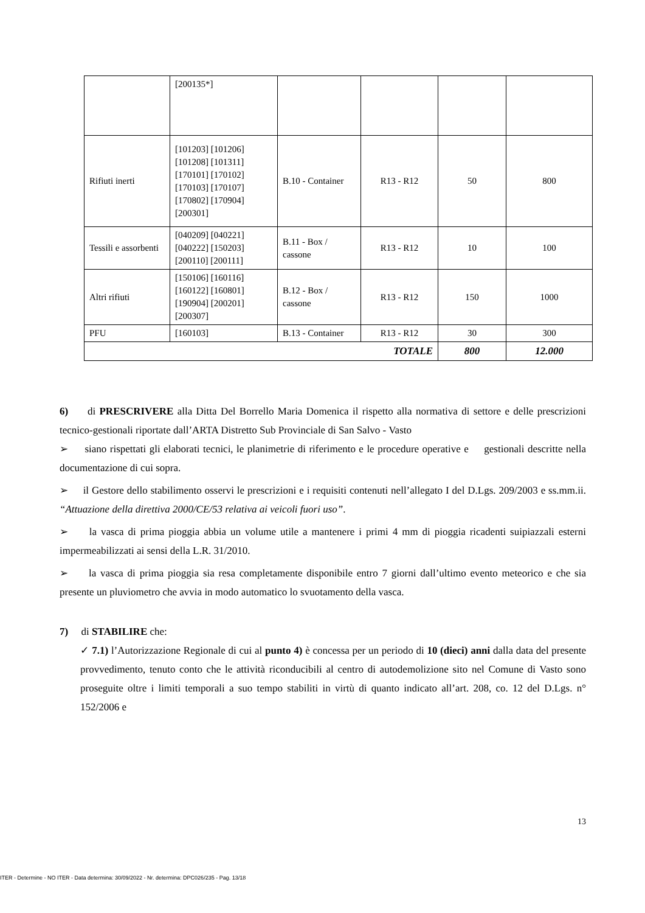| | [200135*] | | | | |
| Rifiuti inerti | [101203] [101206] [101208] [101311] [170101] [170102] [170103] [170107] [170802] [170904] [200301] | B.10 - Container | R13 - R12 | 50 | 800 |
| Tessili e assorbenti | [040209] [040221] [040222] [150203] [200110] [200111] | B.11 - Box / cassone | R13 - R12 | 10 | 100 |
| Altri rifiuti | [150106] [160116] [160122] [160801] [190904] [200201] [200307] | B.12 - Box / cassone | R13 - R12 | 150 | 1000 |
| PFU | [160103] | B.13 - Container | R13 - R12 | 30 | 300 |
| TOTALE | | | | 800 | 12.000 |
6) di PRESCRIVERE alla Ditta Del Borrello Maria Domenica il rispetto alla normativa di settore e delle prescrizioni tecnico-gestionali riportate dall’ARTA Distretto Sub Provinciale di San Salvo - Vasto
➢ siano rispettati gli elaborati tecnici, le planimetrie di riferimento e le procedure operative e gestionali descritte nella documentazione di cui sopra.
➢ il Gestore dello stabilimento osservi le prescrizioni e i requisiti contenuti nell’allegato I del D.Lgs. 209/2003 e ss.mm.ii. “Attuazione della direttiva 2000/CE/53 relativa ai veicoli fuori uso”.
➢ la vasca di prima pioggia abbia un volume utile a mantenere i primi 4 mm di pioggia ricadenti suipiazzali esterni impermeabilizzati ai sensi della L.R. 31/2010.
➢ la vasca di prima pioggia sia resa completamente disponibile entro 7 giorni dall’ultimo evento meteorico e che sia presente un pluviometro che avvia in modo automatico lo svuotamento della vasca.
7) di STABILIRE che:
✓ 7.1) l’Autorizzazione Regionale di cui al punto 4) è concessa per un periodo di 10 (dieci) anni dalla data del presente provvedimento, tenuto conto che le attività riconducibili al centro di autodemolizione sito nel Comune di Vasto sono proseguite oltre i limiti temporali a suo tempo stabiliti in virtù di quanto indicato all’art. 208, co. 12 del D.Lgs. n° 152/2006 e
13
ITER - Determine - NO ITER - Data determina: 30/09/2022 - Nr. determina: DPC026/235 - Pag. 13/18